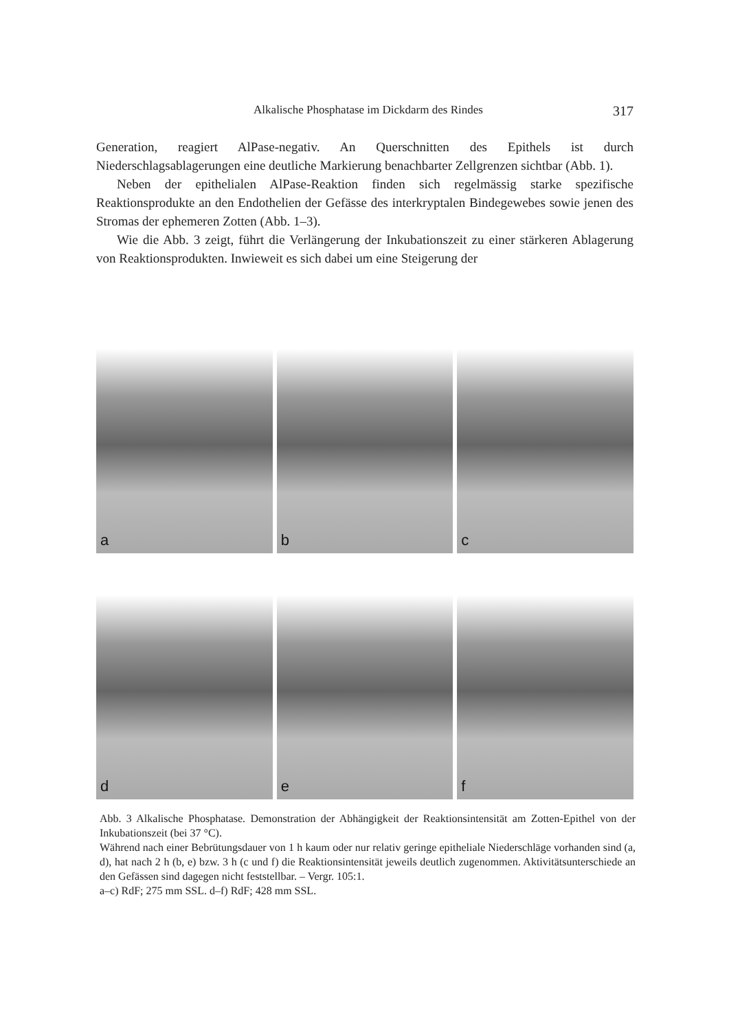Alkalische Phosphatase im Dickdarm des Rindes 317
Generation, reagiert AlPase-negativ. An Querschnitten des Epithels ist durch Niederschlagsablagerungen eine deutliche Markierung benachbarter Zellgrenzen sichtbar (Abb. 1).
Neben der epithelialen AlPase-Reaktion finden sich regelmässig starke spezifische Reaktionsprodukte an den Endothelien der Gefässe des interkryptalen Bindegewebes sowie jenen des Stromas der ephemeren Zotten (Abb. 1–3).
Wie die Abb. 3 zeigt, führt die Verlängerung der Inkubationszeit zu einer stärkeren Ablagerung von Reaktionsprodukten. Inwieweit es sich dabei um eine Steigerung der
a
b
c
d
e
f
Abb. 3 Alkalische Phosphatase. Demonstration der Abhängigkeit der Reaktionsintensität am Zotten-Epithel von der Inkubationszeit (bei 37 °C).
Während nach einer Bebrütungsdauer von 1 h kaum oder nur relativ geringe epitheliale Niederschläge vorhanden sind (a, d), hat nach 2 h (b, e) bzw. 3 h (c und f) die Reaktionsintensität jeweils deutlich zugenommen. Aktivitätsunterschiede an den Gefässen sind dagegen nicht feststellbar. – Vergr. 105:1.
a–c) RdF; 275 mm SSL. d–f) RdF; 428 mm SSL.